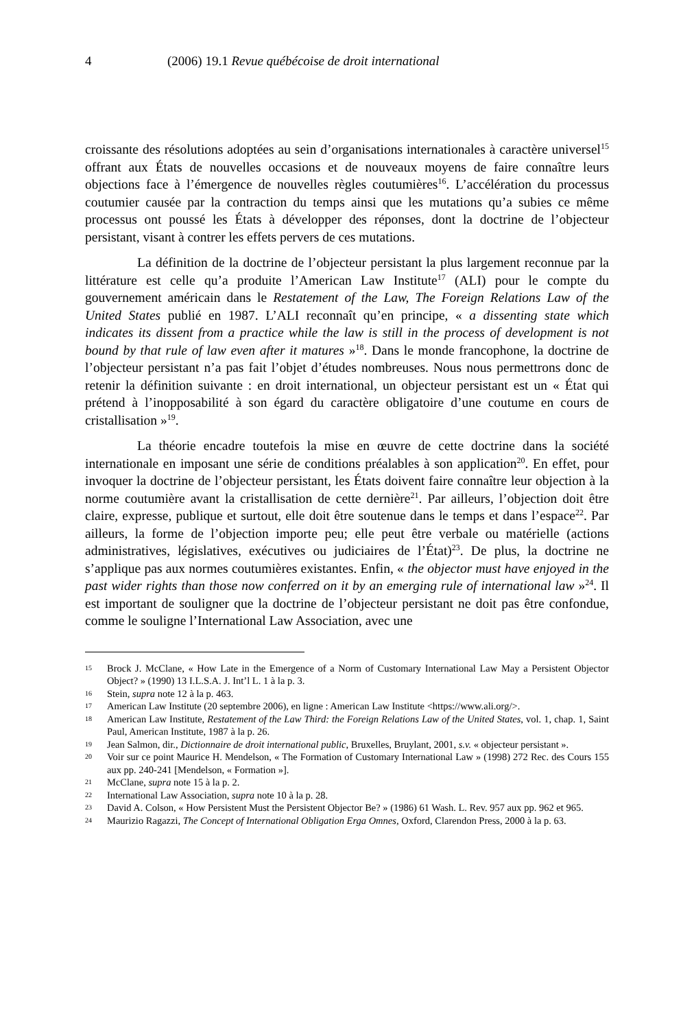4 (2006) 19.1 Revue québécoise de droit international
croissante des résolutions adoptées au sein d’organisations internationales à caractère universel<sup>15</sup> offrant aux États de nouvelles occasions et de nouveaux moyens de faire connaître leurs objections face à l’émergence de nouvelles règles coutumières<sup>16</sup>. L’accélération du processus coutumier causée par la contraction du temps ainsi que les mutations qu’a subies ce même processus ont poussé les États à développer des réponses, dont la doctrine de l’objecteur persistant, visant à contrer les effets pervers de ces mutations.
La définition de la doctrine de l’objecteur persistant la plus largement reconnue par la littérature est celle qu’a produite l’American Law Institute<sup>17</sup> (ALI) pour le compte du gouvernement américain dans le Restatement of the Law, The Foreign Relations Law of the United States publié en 1987. L’ALI reconnaît qu’en principe, « a dissenting state which indicates its dissent from a practice while the law is still in the process of development is not bound by that rule of law even after it matures »<sup>18</sup>. Dans le monde francophone, la doctrine de l’objecteur persistant n’a pas fait l’objet d’études nombreuses. Nous nous permettrons donc de retenir la définition suivante : en droit international, un objecteur persistant est un « État qui prétend à l’inopposabilité à son égard du caractère obligatoire d’une coutume en cours de cristallisation »<sup>19</sup>.
La théorie encadre toutefois la mise en œuvre de cette doctrine dans la société internationale en imposant une série de conditions préalables à son application<sup>20</sup>. En effet, pour invoquer la doctrine de l’objecteur persistant, les États doivent faire connaître leur objection à la norme coutumière avant la cristallisation de cette dernière<sup>21</sup>. Par ailleurs, l’objection doit être claire, expresse, publique et surtout, elle doit être soutenue dans le temps et dans l’espace<sup>22</sup>. Par ailleurs, la forme de l’objection importe peu; elle peut être verbale ou matérielle (actions administratives, législatives, exécutives ou judiciaires de l’État)<sup>23</sup>. De plus, la doctrine ne s’applique pas aux normes coutumières existantes. Enfin, « the objector must have enjoyed in the past wider rights than those now conferred on it by an emerging rule of international law »<sup>24</sup>. Il est important de souligner que la doctrine de l’objecteur persistant ne doit pas être confondue, comme le souligne l’International Law Association, avec une
15 Brock J. McClane, « How Late in the Emergence of a Norm of Customary International Law May a Persistent Objector Object? » (1990) 13 I.L.S.A. J. Int’l L. 1 à la p. 3.
16 Stein, supra note 12 à la p. 463.
17 American Law Institute (20 septembre 2006), en ligne : American Law Institute <https://www.ali.org/>.
18 American Law Institute, Restatement of the Law Third: the Foreign Relations Law of the United States, vol. 1, chap. 1, Saint Paul, American Institute, 1987 à la p. 26.
19 Jean Salmon, dir., Dictionnaire de droit international public, Bruxelles, Bruylant, 2001, s.v. « objecteur persistant ».
20 Voir sur ce point Maurice H. Mendelson, « The Formation of Customary International Law » (1998) 272 Rec. des Cours 155 aux pp. 240-241 [Mendelson, « Formation »].
21 McClane, supra note 15 à la p. 2.
22 International Law Association, supra note 10 à la p. 28.
23 David A. Colson, « How Persistent Must the Persistent Objector Be? » (1986) 61 Wash. L. Rev. 957 aux pp. 962 et 965.
24 Maurizio Ragazzi, The Concept of International Obligation Erga Omnes, Oxford, Clarendon Press, 2000 à la p. 63.